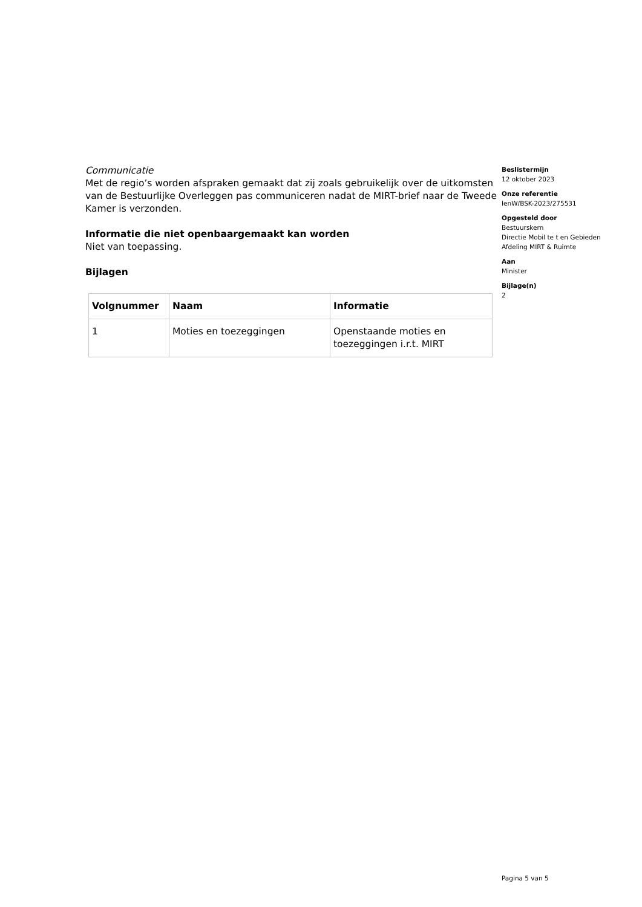Communicatie
Met de regio’s worden afspraken gemaakt dat zij zoals gebruikelijk over de uitkomsten van de Bestuurlijke Overleggen pas communiceren nadat de MIRT-brief naar de Tweede Kamer is verzonden.
Informatie die niet openbaargemaakt kan worden
Niet van toepassing.
Bijlagen
| Volgnummer | Naam | Informatie |
| --- | --- | --- |
| 1 | Moties en toezeggingen | Openstaande moties en toezeggingen i.r.t. MIRT |
Beslistermijn
12 oktober 2023
Onze referentie
IenW/BSK-2023/275531
Opgesteld door
Bestuurskern
Directie Mobil te t en Gebieden
Afdeling MIRT & Ruimte
Aan
Minister
Bijlage(n)
2
Pagina 5 van 5